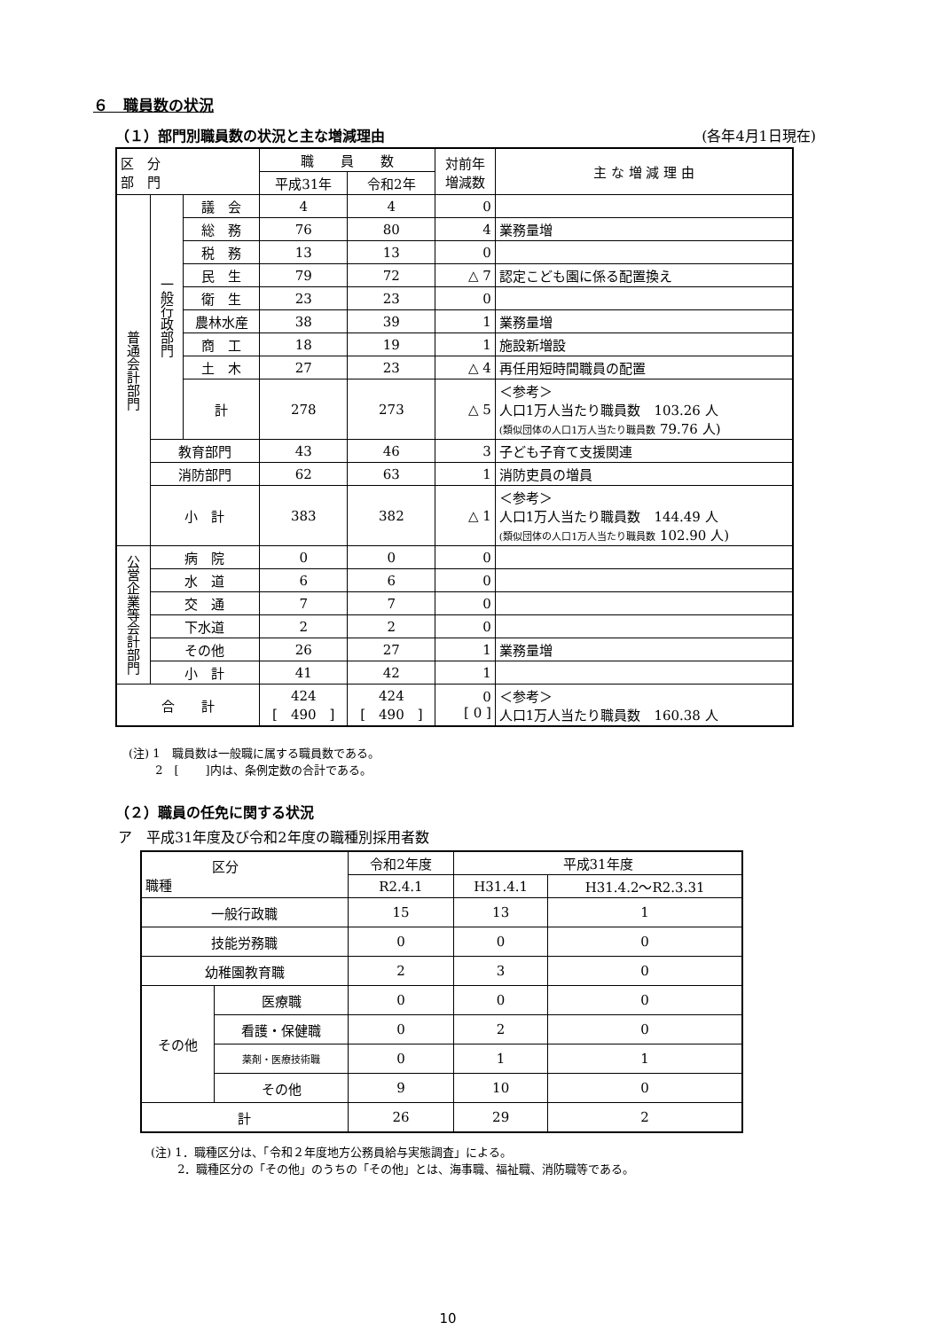６　職員数の状況
（１）部門別職員数の状況と主な増減理由 (各年4月1日現在)
| 区 分 部 門 | | | 職 員 数 | | 対前年 増減数 | 主 な 増 減 理 由 |
| --- | --- | --- | --- | --- | --- | --- |
| | | | 平成31年 | 令和2年 | | |
| 普通会計部門 | 一般行政部門 | 議 会 | 4 | 4 | 0 | |
| | | 総 務 | 76 | 80 | 4 | 業務量増 |
| | | 税 務 | 13 | 13 | 0 | |
| | | 民 生 | 79 | 72 | △ 7 | 認定こども園に係る配置換え |
| | | 衛 生 | 23 | 23 | 0 | |
| | | 農林水産 | 38 | 39 | 1 | 業務量増 |
| | | 商 工 | 18 | 19 | 1 | 施設新増設 |
| | | 土 木 | 27 | 23 | △ 4 | 再任用短時間職員の配置 |
| | | 計 | 278 | 273 | △ 5 | ＜参考＞ 人口1万人当たり職員数 103.26 人 (類似団体の人口1万人当たり職員数 79.76 人) |
| | 教育部門 | | 43 | 46 | 3 | 子ども子育て支援関連 |
| | 消防部門 | | 62 | 63 | 1 | 消防吏員の増員 |
| | 小 計 | | 383 | 382 | △ 1 | ＜参考＞ 人口1万人当たり職員数 144.49 人 (類似団体の人口1万人当たり職員数 102.90 人) |
| 公営企業等会計部門 | 病 院 | | 0 | 0 | 0 | |
| | 水 道 | | 6 | 6 | 0 | |
| | 交 通 | | 7 | 7 | 0 | |
| | 下水道 | | 2 | 2 | 0 | |
| | その他 | | 26 | 27 | 1 | 業務量増 |
| | 小 計 | | 41 | 42 | 1 | |
| 合 計 | | | 424 [ 490 ] | 424 [ 490 ] | 0 [ 0 ] | ＜参考＞ 人口1万人当たり職員数 160.38 人 |
(注) 1　職員数は一般職に属する職員数である。
　　 2　[　　 ]内は、条例定数の合計である。
（２）職員の任免に関する状況
ア　平成31年度及び令和2年度の職種別採用者数
| 区分 職種 | | 令和2年度 | 平成31年度 | |
| --- | --- | --- | --- | --- |
| | | R2.4.1 | H31.4.1 | H31.4.2〜R2.3.31 |
| 一般行政職 | | 15 | 13 | 1 |
| 技能労務職 | | 0 | 0 | 0 |
| 幼稚園教育職 | | 2 | 3 | 0 |
| その他 | 医療職 | 0 | 0 | 0 |
| | 看護・保健職 | 0 | 2 | 0 |
| | 薬剤・医療技術職 | 0 | 1 | 1 |
| | その他 | 9 | 10 | 0 |
| 計 | | 26 | 29 | 2 |
(注) 1．職種区分は、「令和２年度地方公務員給与実態調査」による。
　　 2．職種区分の「その他」のうちの「その他」とは、海事職、福祉職、消防職等である。
10